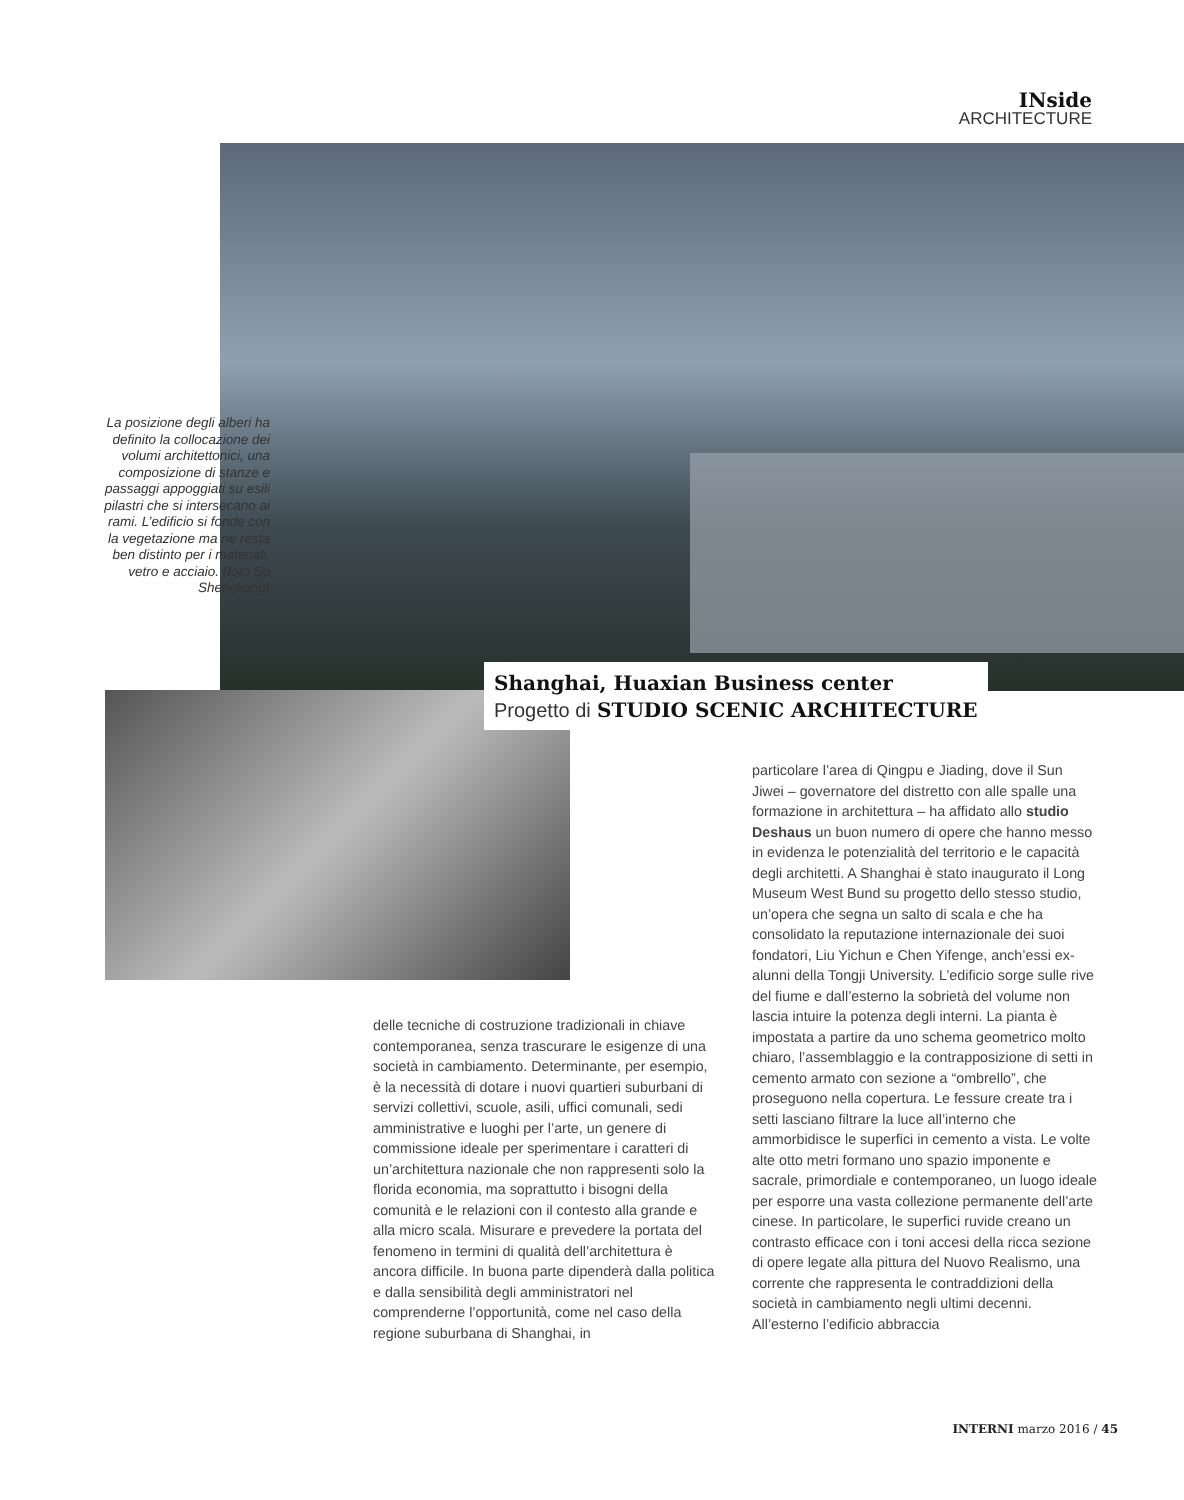INside
ARCHITECTURE
La posizione degli alberi ha definito la collocazione dei volumi architettonici, una composizione di stanze e passaggi appoggiati su esili pilastri che si intersecano ai rami. L’edificio si fonde con la vegetazione ma ne resta ben distinto per i materiali, vetro e acciaio. (foto Su Shengliang)
Shanghai, Huaxian Business center
Progetto di STUDIO SCENIC ARCHITECTURE
delle tecniche di costruzione tradizionali in chiave contemporanea, senza trascurare le esigenze di una società in cambiamento. Determinante, per esempio, è la necessità di dotare i nuovi quartieri suburbani di servizi collettivi, scuole, asili, uffici comunali, sedi amministrative e luoghi per l’arte, un genere di commissione ideale per sperimentare i caratteri di un’architettura nazionale che non rappresenti solo la florida economia, ma soprattutto i bisogni della comunità e le relazioni con il contesto alla grande e alla micro scala. Misurare e prevedere la portata del fenomeno in termini di qualità dell’architettura è ancora difficile. In buona parte dipenderà dalla politica e dalla sensibilità degli amministratori nel comprenderne l’opportunità, come nel caso della regione suburbana di Shanghai, in
particolare l’area di Qingpu e Jiading, dove il Sun Jiwei – governatore del distretto con alle spalle una formazione in architettura – ha affidato allo studio Deshaus un buon numero di opere che hanno messo in evidenza le potenzialità del territorio e le capacità degli architetti. A Shanghai è stato inaugurato il Long Museum West Bund su progetto dello stesso studio, un’opera che segna un salto di scala e che ha consolidato la reputazione internazionale dei suoi fondatori, Liu Yichun e Chen Yifenge, anch’essi ex-alunni della Tongji University. L’edificio sorge sulle rive del fiume e dall’esterno la sobrietà del volume non lascia intuire la potenza degli interni. La pianta è impostata a partire da uno schema geometrico molto chiaro, l’assemblaggio e la contrapposizione di setti in cemento armato con sezione a “ombrello”, che proseguono nella copertura. Le fessure create tra i setti lasciano filtrare la luce all’interno che ammorbidisce le superfici in cemento a vista. Le volte alte otto metri formano uno spazio imponente e sacrale, primordiale e contemporaneo, un luogo ideale per esporre una vasta collezione permanente dell’arte cinese. In particolare, le superfici ruvide creano un contrasto efficace con i toni accesi della ricca sezione di opere legate alla pittura del Nuovo Realismo, una corrente che rappresenta le contraddizioni della società in cambiamento negli ultimi decenni. All’esterno l’edificio abbraccia
INTERNI marzo 2016 / 45